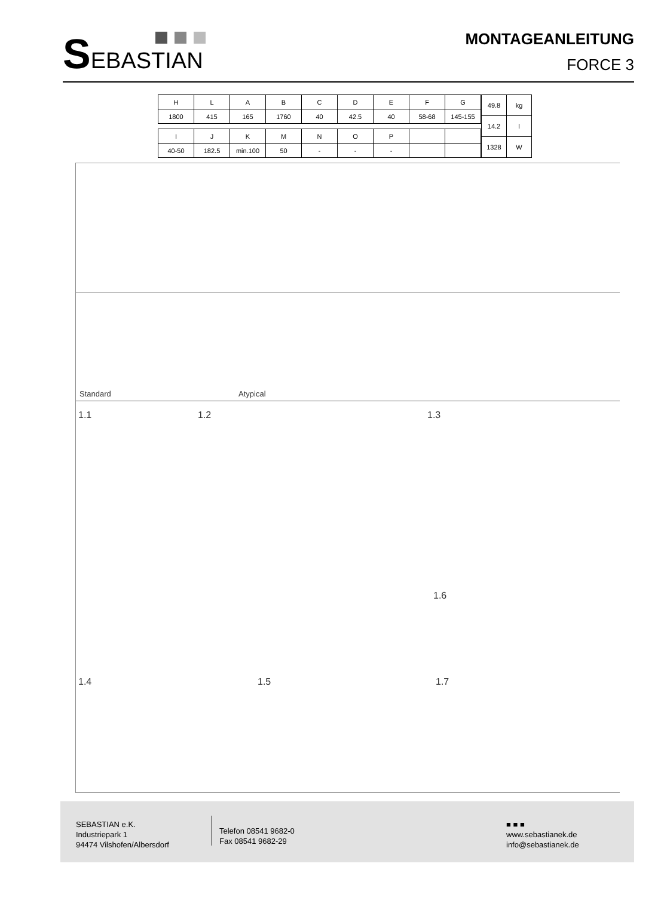SEBASTIAN
MONTAGEANLEITUNG
FORCE 3
| H | L | A | B | C | D | E | F | G |
| 1800 | 415 | 165 | 1760 | 40 | 42.5 | 40 | 58-68 | 145-155 |
| I | J | K | M | N | O | P | | |
| 40-50 | 182.5 | min.100 | 50 | - | - | - | | |
| 49.8 | kg |
| 14.2 | l |
| 1328 | W |
Standard Atypical
1.1 1.2 1.3
1.6
1.4 1.5 1.7
SEBASTIAN e.K.
Industriepark 1
94474 Vilshofen/Albersdorf
Telefon 08541 9682-0
Fax 08541 9682-29
■ ■ ■
www.sebastianek.de
info@sebastianek.de